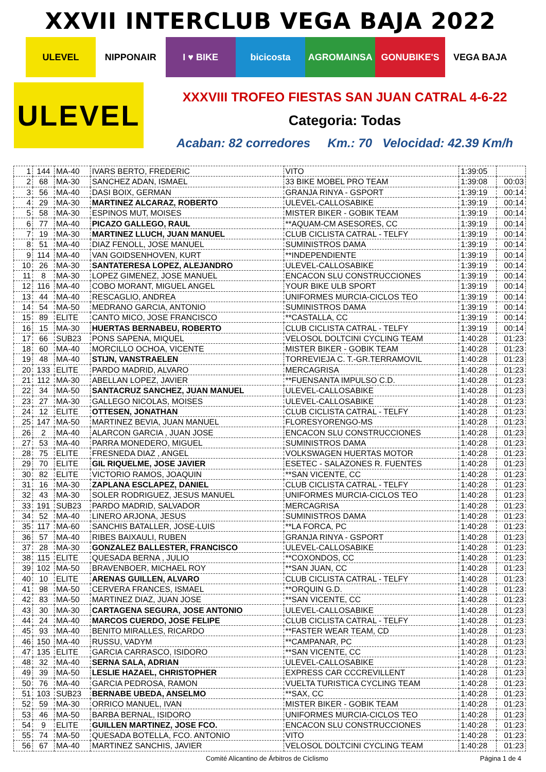XXVII INTERCLUB VEGA BAJA 2022
ULEVEL NIPPONAIR I ♥ BIKE bicicosta AGROMAINSA GONUBIKE'S VEGA BAJA
ULEVEL
XXXVIII TROFEO FIESTAS SAN JUAN CATRAL 4-6-22
Categoria: Todas
Acaban: 82 corredores Km.: 70 Velocidad: 42.39 Km/h
| 1 | 144 | MA-40 | IVARS BERTO, FREDERIC | VITO | 1:39:05 | |
| 2 | 68 | MA-30 | SANCHEZ ADAN, ISMAEL | 33 BIKE MOBEL PRO TEAM | 1:39:08 | 00:03 |
| 3 | 56 | MA-40 | DASI BOIX, GERMAN | GRANJA RINYA - GSPORT | 1:39:19 | 00:14 |
| 4 | 29 | MA-30 | MARTINEZ ALCARAZ, ROBERTO | ULEVEL-CALLOSABIKE | 1:39:19 | 00:14 |
| 5 | 58 | MA-30 | ESPINOS MUT, MOISES | MISTER BIKER - GOBIK TEAM | 1:39:19 | 00:14 |
| 6 | 77 | MA-40 | PICAZO GALLEGO, RAUL | **AQUAM-CM ASESORES, CC | 1:39:19 | 00:14 |
| 7 | 19 | MA-30 | MARTINEZ LLUCH, JUAN MANUEL | CLUB CICLISTA CATRAL - TELFY | 1:39:19 | 00:14 |
| 8 | 51 | MA-40 | DIAZ FENOLL, JOSE MANUEL | SUMINISTROS DAMA | 1:39:19 | 00:14 |
| 9 | 114 | MA-40 | VAN GOIDSENHOVEN, KURT | **INDEPENDIENTE | 1:39:19 | 00:14 |
| 10 | 26 | MA-30 | SANTATERESA LOPEZ, ALEJANDRO | ULEVEL-CALLOSABIKE | 1:39:19 | 00:14 |
| 11 | 8 | MA-30 | LOPEZ GIMENEZ, JOSE MANUEL | ENCACON SLU CONSTRUCCIONES | 1:39:19 | 00:14 |
| 12 | 116 | MA-40 | COBO MORANT, MIGUEL ANGEL | YOUR BIKE ULB SPORT | 1:39:19 | 00:14 |
| 13 | 44 | MA-40 | RESCAGLIO, ANDREA | UNIFORMES MURCIA-CICLOS TEO | 1:39:19 | 00:14 |
| 14 | 54 | MA-50 | MEDRANO GARCIA, ANTONIO | SUMINISTROS DAMA | 1:39:19 | 00:14 |
| 15 | 89 | ELITE | CANTO MICO, JOSE FRANCISCO | **CASTALLA, CC | 1:39:19 | 00:14 |
| 16 | 15 | MA-30 | HUERTAS BERNABEU, ROBERTO | CLUB CICLISTA CATRAL - TELFY | 1:39:19 | 00:14 |
| 17 | 66 | SUB23 | PONS SAPENA, MIQUEL | VELOSOL DOLTCINI CYCLING TEAM | 1:40:28 | 01:23 |
| 18 | 60 | MA-40 | MORCILLO OCHOA, VICENTE | MISTER BIKER - GOBIK TEAM | 1:40:28 | 01:23 |
| 19 | 48 | MA-40 | STIJN, VANSTRAELEN | TORREVIEJA C. T.-GR.TERRAMOVIL | 1:40:28 | 01:23 |
| 20 | 133 | ELITE | PARDO MADRID, ALVARO | MERCAGRISA | 1:40:28 | 01:23 |
| 21 | 112 | MA-30 | ABELLAN LOPEZ, JAVIER | **FUENSANTA IMPULSO C.D. | 1:40:28 | 01:23 |
| 22 | 34 | MA-50 | SANTACRUZ SANCHEZ, JUAN MANUEL | ULEVEL-CALLOSABIKE | 1:40:28 | 01:23 |
| 23 | 27 | MA-30 | GALLEGO NICOLAS, MOISES | ULEVEL-CALLOSABIKE | 1:40:28 | 01:23 |
| 24 | 12 | ELITE | OTTESEN, JONATHAN | CLUB CICLISTA CATRAL - TELFY | 1:40:28 | 01:23 |
| 25 | 147 | MA-50 | MARTINEZ BEVIA, JUAN MANUEL | FLORESYORENGO-MS | 1:40:28 | 01:23 |
| 26 | 2 | MA-40 | ALARCON GARCIA , JUAN JOSE | ENCACON SLU CONSTRUCCIONES | 1:40:28 | 01:23 |
| 27 | 53 | MA-40 | PARRA MONEDERO, MIGUEL | SUMINISTROS DAMA | 1:40:28 | 01:23 |
| 28 | 75 | ELITE | FRESNEDA DIAZ , ANGEL | VOLKSWAGEN HUERTAS MOTOR | 1:40:28 | 01:23 |
| 29 | 70 | ELITE | GIL RIQUELME, JOSE JAVIER | ESETEC - SALAZONES R. FUENTES | 1:40:28 | 01:23 |
| 30 | 82 | ELITE | VICTORIO RAMOS, JOAQUIN | **SAN VICENTE, CC | 1:40:28 | 01:23 |
| 31 | 16 | MA-30 | ZAPLANA ESCLAPEZ, DANIEL | CLUB CICLISTA CATRAL - TELFY | 1:40:28 | 01:23 |
| 32 | 43 | MA-30 | SOLER RODRIGUEZ, JESUS MANUEL | UNIFORMES MURCIA-CICLOS TEO | 1:40:28 | 01:23 |
| 33 | 191 | SUB23 | PARDO MADRID, SALVADOR | MERCAGRISA | 1:40:28 | 01:23 |
| 34 | 52 | MA-40 | LINERO ARJONA, JESUS | SUMINISTROS DAMA | 1:40:28 | 01:23 |
| 35 | 117 | MA-60 | SANCHIS BATALLER, JOSE-LUIS | **LA FORCA, PC | 1:40:28 | 01:23 |
| 36 | 57 | MA-40 | RIBES BAIXAULI, RUBEN | GRANJA RINYA - GSPORT | 1:40:28 | 01:23 |
| 37 | 28 | MA-30 | GONZALEZ BALLESTER, FRANCISCO | ULEVEL-CALLOSABIKE | 1:40:28 | 01:23 |
| 38 | 115 | ELITE | QUESADA BERNA , JULIO | **COXONDOS, CC | 1:40:28 | 01:23 |
| 39 | 102 | MA-50 | BRAVENBOER, MICHAEL ROY | **SAN JUAN, CC | 1:40:28 | 01:23 |
| 40 | 10 | ELITE | ARENAS GUILLEN, ALVARO | CLUB CICLISTA CATRAL - TELFY | 1:40:28 | 01:23 |
| 41 | 98 | MA-50 | CERVERA FRANCES, ISMAEL | **ORQUIN G.D. | 1:40:28 | 01:23 |
| 42 | 83 | MA-50 | MARTINEZ DIAZ, JUAN JOSE | **SAN VICENTE, CC | 1:40:28 | 01:23 |
| 43 | 30 | MA-30 | CARTAGENA SEGURA, JOSE ANTONIO | ULEVEL-CALLOSABIKE | 1:40:28 | 01:23 |
| 44 | 24 | MA-40 | MARCOS CUERDO, JOSE FELIPE | CLUB CICLISTA CATRAL - TELFY | 1:40:28 | 01:23 |
| 45 | 93 | MA-40 | BENITO MIRALLES, RICARDO | **FASTER WEAR TEAM, CD | 1:40:28 | 01:23 |
| 46 | 150 | MA-40 | RUSSU, VADYM | **CAMPANAR, PC | 1:40:28 | 01:23 |
| 47 | 135 | ELITE | GARCIA CARRASCO, ISIDORO | **SAN VICENTE, CC | 1:40:28 | 01:23 |
| 48 | 32 | MA-40 | SERNA SALA, ADRIAN | ULEVEL-CALLOSABIKE | 1:40:28 | 01:23 |
| 49 | 39 | MA-50 | LESLIE HAZAEL, CHRISTOPHER | EXPRESS CAR CCCREVILLENT | 1:40:28 | 01:23 |
| 50 | 76 | MA-40 | GARCIA PEDROSA, RAMON | VUELTA TURISTICA CYCLING TEAM | 1:40:28 | 01:23 |
| 51 | 103 | SUB23 | BERNABE UBEDA, ANSELMO | **SAX, CC | 1:40:28 | 01:23 |
| 52 | 59 | MA-30 | ORRICO MANUEL, IVAN | MISTER BIKER - GOBIK TEAM | 1:40:28 | 01:23 |
| 53 | 46 | MA-50 | BARBA BERNAL, ISIDORO | UNIFORMES MURCIA-CICLOS TEO | 1:40:28 | 01:23 |
| 54 | 9 | ELITE | GUILLEN MARTINEZ, JOSE FCO. | ENCACON SLU CONSTRUCCIONES | 1:40:28 | 01:23 |
| 55 | 74 | MA-50 | QUESADA BOTELLA, FCO. ANTONIO | VITO | 1:40:28 | 01:23 |
| 56 | 67 | MA-40 | MARTINEZ SANCHIS, JAVIER | VELOSOL DOLTCINI CYCLING TEAM | 1:40:28 | 01:23 |
Comité Alicantino de Árbitros de Ciclismo Página 1 de 4